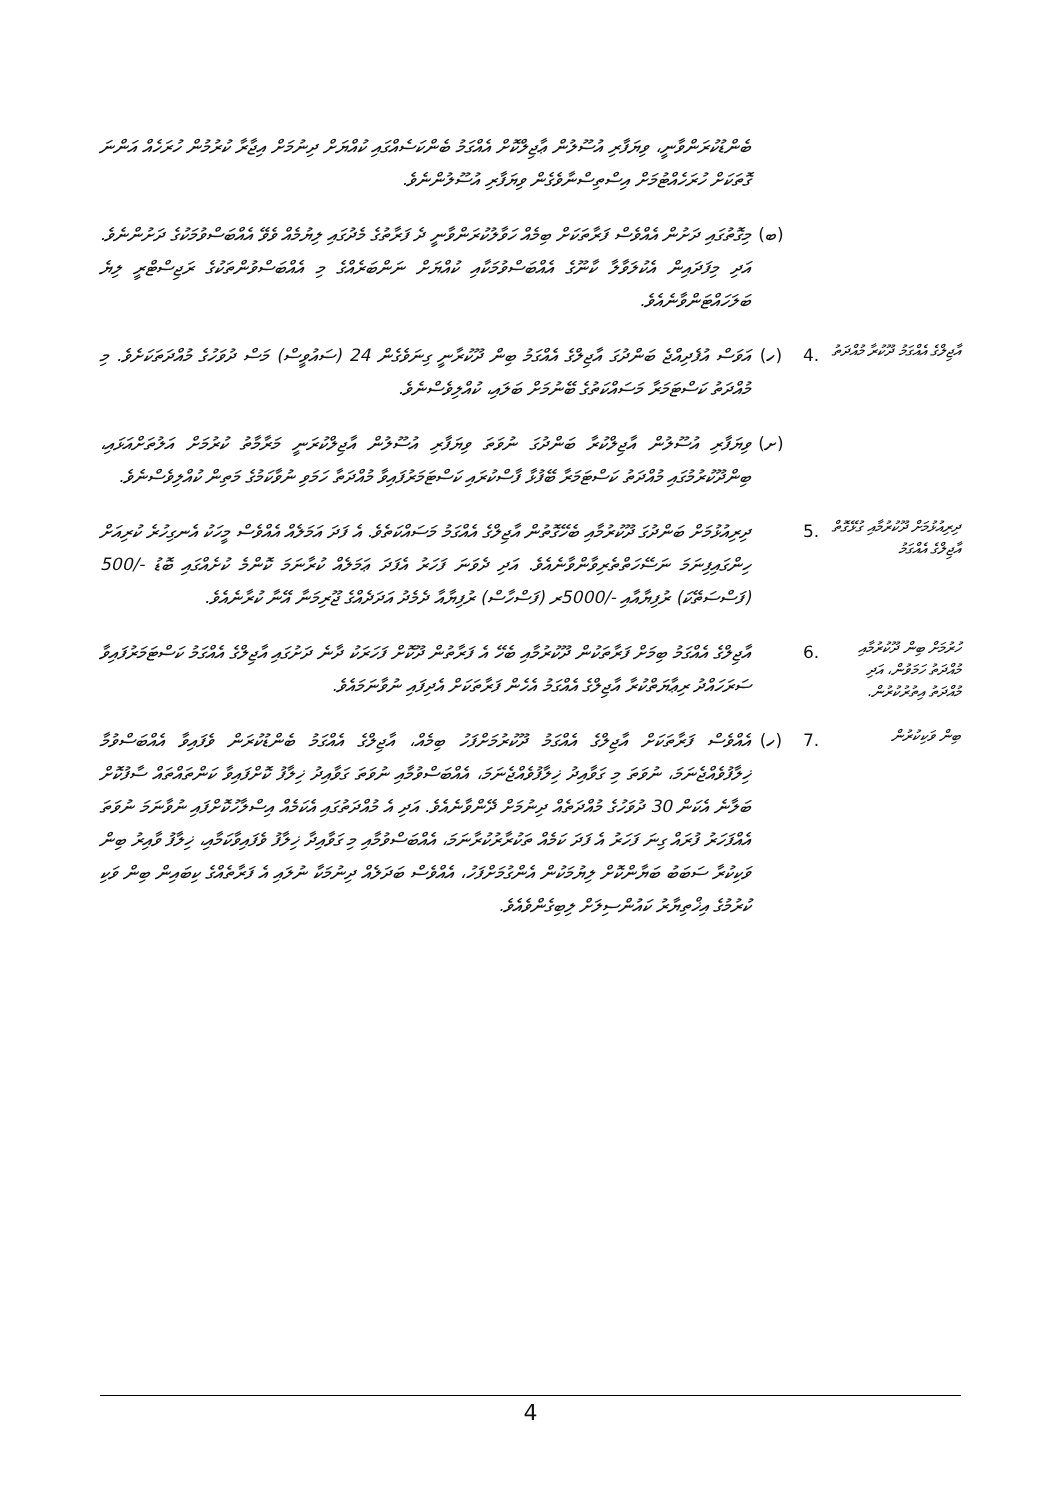ބެންޑުކުރަންވާނީ، ވިޔަފާރި އުސޫލުން ޢާޖިލްކޮށް އެއްގަމު ބެންކަސެއްގައި ކުއްޔަށް ދިނުމަށް އިޖާރާ ކުރުމުން ހުރަހެއް އަންނަ ގޮތަކަށް ހުރަހެއްޓުމަށް އިސްތިސްނާވެގެން ވިޔަފާރި އުސޫލުންނެވެ.
(ބ) މިގޮތުގައި ދަށުން އެއްވެސް ފަރާތަކަށް ބިމެއް ހަވާލުކުރަންވާނީ ދެ ފަރާތުގެ މެދުގައި ލިޔުމެއް ވެވޭ އެއްބަސްވުމަކުގެ ދަށުންނެވެ. އަދި މިފަދައިން އެކުލަވާލާ ކާނޫގެ އެއްބަސްވުމަކާއި ކުއްޔަށް ނަންބަރެއްގެ މި އެއްބަސްވުންތަކުގެ ރަޖިސްޓްރީ ލިޔެ ބަލަހައްޓަންވާނެއެވެ.
އާޖިލްގެ އެއްގަމު ދޫކުރާ މުއްދަތު
.4 (ހ) އަވަސް އުފެދިއްޖެ ބަންދުގަ އާޖިލްގެ އެއްގަމު ބިން ދޫކުރާނީ ގިނަވެގެން 24 (ސައުވީސް) މަސް ދުވަހުގެ މުއްދަތަކަށެވެ. މި މުއްދަތު ކަސްޓަމަރާ މަސައްކަތުގެ ބޭނުމަށް ބަލައި، ކުއްލިވެސްނެވެ.
(ށ) ވިޔަފާރި އުސޫލުން އާޖިލްކުރާ ބަންދުގަ ނުވަތަ ވިޔަފާރި އުސޫލުން އާޖިލްކުރަނީ މަރާމާތު ކުރުމަށް އަލުތަށްއަޅައި، ބިންދޫކުރުމުގައި މުއްދަތު ކަސްޓަމަރާ ބޭފުޅާ ފާސްކުރައި ކަސްޓަމަރުފައިވާ މުއްދަތާ ހަމަވި ނުވާކަމުގެ މަތިން ކުއްލިވެސްނެވެ.
ދިރިއުޅުމަށް ދޫކުރުމާއި ގުޅޭގޮތް އާޖިލްގެ އެއްގަމު
.5 ދިރިއުޅުމަށް ބަންދުގަ ދޫކުރުމާއި ބެހޭގޮތުން އާޖިލްގެ އެއްގަމު މަސައްކަތެވެ. އެ ފަދަ އަމަލެއް އެއްވެސް މީހަކު އެނގިހުރެ ކުރިއަށް ހިންގައިފިނަމަ ނަސޭހަތްތެރިވާންވާނެއެވެ. އަދި ދެވަނަ ފަހަރު އެފަދަ ޢަމަލެއް ކުރާނަމަ ކޮންމެ ކުށެއްގައި ބޮޑު -/500 (ފަސްސަތޭކަ) ރުފިޔާއާއި -/5000ރ (ފަސްހާސް) ރުފިޔާއާ ދެމެދު އަދަދެއްގެ ޖޫރިމަނާ އޭނާ ކުރާނެއެވެ.
ހުރުމަށް ބިން ދޫކުރުމާއި މުއްދަތު ހަމަވުން، އަދި މުއްދަތު އިތުރުކުރުން.
.6 އާޖިލްގެ އެއްގަމު ބިމަށް ފަރާތަކުން ދޫކުރުމާއި ބެހޭ އެ ފަރާތުން ދޫކޮށް ފަހަރަކު ދާނެ ދަށުގައި އާޖިލްގެ އެއްގަމު ކަސްޓަމަރުފައިވާ ސަރަހައްދު ރިޢާޔަތްކުރާ އާޖިލްގެ އެއްގަމު އެހެން ފަރާތަކަށް އެދިފައި ނުވާނަމައެވެ.
ބިން ވަކިކުރުން
.7 (ހ) އެއްވެސް ފަރާތަކަށް އާޖިލްގެ އެއްގަމު ދޫކުރުމަށްފަހު ބިމެއް، އާޖިލްގެ އެއްގަމު ބެންޑުކުރަން ވެފައިވާ އެއްބަސްވުމާ ޚިލާފުވެއްޖެނަމަ، ނުވަތަ މި ގަވާއިދު ޚިލާފުވެއްޖެނަމަ، އެއްބަސްވުމާއި ނުވަތަ ގަވާއިދު ޚިލާފު ކޮށްފައިވާ ކަންތައްތައް ސާފުކޮށް ބަލާނެ އެކަން 30 ދުވަހުގެ މުއްދަތެއް ދިނުމަށް ދޭންވާނެއެވެ. އަދި އެ މުއްދަތުގައި އެކަމެއް އިސްލާހުކޮށްފައި ނުވާނަމަ ނުވަތަ އެއްފަހަރު ފުރައް ގިނަ ފަހަރު އެ ފަދަ ކަމެއް ތަކުރާރުކުރާނަމަ، އެއްބަސްވުމާއި މި ގަވާއިދާ ޚިލާފު ވެފައިވާކަމާއި، ޚިލާފު ވާއިރު ބިން ވަކިކުރާ ސަބަބު ބަޔާންކޮށް ލިޔުމަކުން އެންގުމަށްފަހު، އެއްވެސް ބަދަލެއް ދިނުމަކާ ނުލައި އެ ފަރާތެއްގެ ކިބައިން ބިން ވަކި ކުރުމުގެ އިޚްތިޔާރު ކައުންސިލަށް ލިބިގެންވެއެވެ.
4